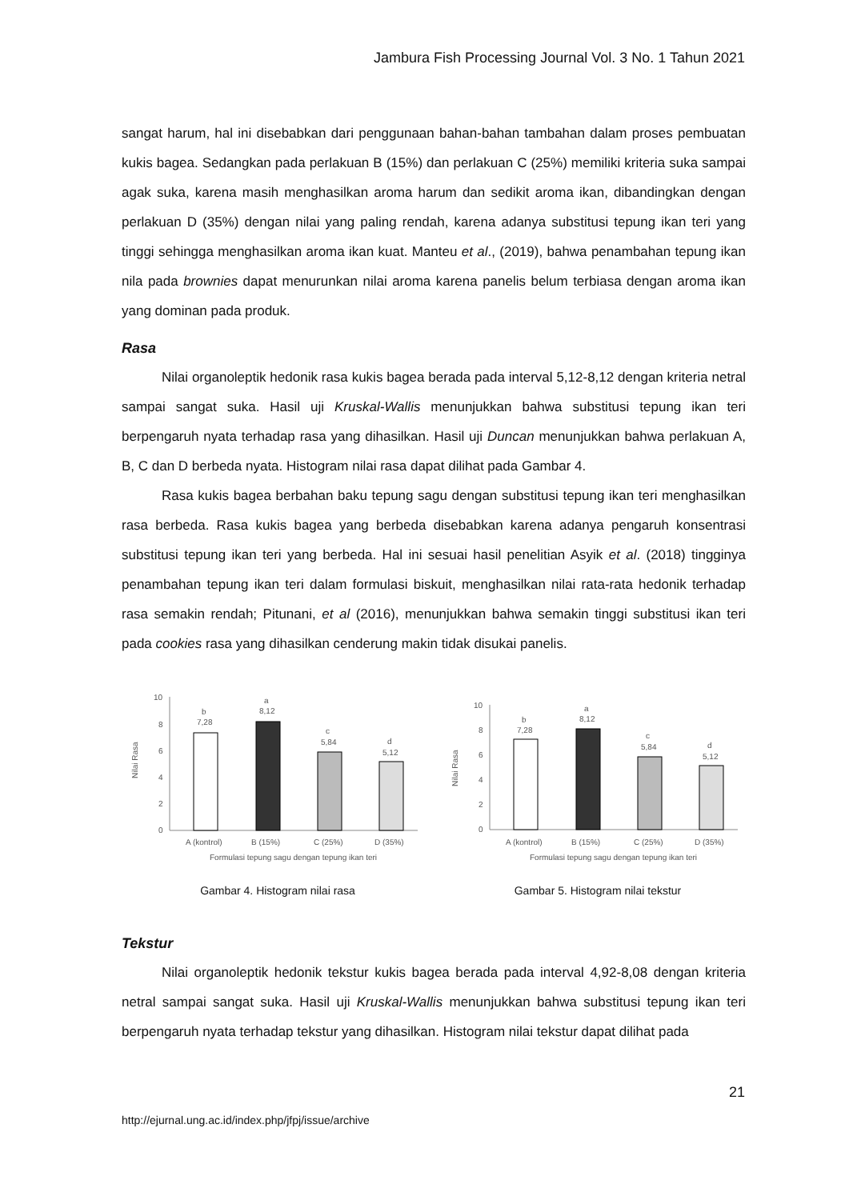Jambura Fish Processing Journal Vol. 3 No. 1 Tahun 2021
sangat harum, hal ini disebabkan dari penggunaan bahan-bahan tambahan dalam proses pembuatan kukis bagea. Sedangkan pada perlakuan B (15%) dan perlakuan C (25%) memiliki kriteria suka sampai agak suka, karena masih menghasilkan aroma harum dan sedikit aroma ikan, dibandingkan dengan perlakuan D (35%) dengan nilai yang paling rendah, karena adanya substitusi tepung ikan teri yang tinggi sehingga menghasilkan aroma ikan kuat. Manteu et al., (2019), bahwa penambahan tepung ikan nila pada brownies dapat menurunkan nilai aroma karena panelis belum terbiasa dengan aroma ikan yang dominan pada produk.
Rasa
Nilai organoleptik hedonik rasa kukis bagea berada pada interval 5,12-8,12 dengan kriteria netral sampai sangat suka. Hasil uji Kruskal-Wallis menunjukkan bahwa substitusi tepung ikan teri berpengaruh nyata terhadap rasa yang dihasilkan. Hasil uji Duncan menunjukkan bahwa perlakuan A, B, C dan D berbeda nyata. Histogram nilai rasa dapat dilihat pada Gambar 4.
Rasa kukis bagea berbahan baku tepung sagu dengan substitusi tepung ikan teri menghasilkan rasa berbeda. Rasa kukis bagea yang berbeda disebabkan karena adanya pengaruh konsentrasi substitusi tepung ikan teri yang berbeda. Hal ini sesuai hasil penelitian Asyik et al. (2018) tingginya penambahan tepung ikan teri dalam formulasi biskuit, menghasilkan nilai rata-rata hedonik terhadap rasa semakin rendah; Pitunani, et al (2016), menunjukkan bahwa semakin tinggi substitusi ikan teri pada cookies rasa yang dihasilkan cenderung makin tidak disukai panelis.
Nilai Rasa
10
8
6
4
2
0
b
7,28
a
8,12
c
5,84
d
5,12
A (kontrol)
B (15%)
C (25%)
D (35%)
Formulasi tepung sagu dengan tepung ikan teri
Gambar 4. Histogram nilai rasa
Nilai Rasa
10
8
6
4
2
0
b
7,28
a
8,12
c
5,84
d
5,12
A (kontrol)
B (15%)
C (25%)
D (35%)
Formulasi tepung sagu dengan tepung ikan teri
Gambar 5. Histogram nilai tekstur
Tekstur
Nilai organoleptik hedonik tekstur kukis bagea berada pada interval 4,92-8,08 dengan kriteria netral sampai sangat suka. Hasil uji Kruskal-Wallis menunjukkan bahwa substitusi tepung ikan teri berpengaruh nyata terhadap tekstur yang dihasilkan. Histogram nilai tekstur dapat dilihat pada
21
http://ejurnal.ung.ac.id/index.php/jfpj/issue/archive